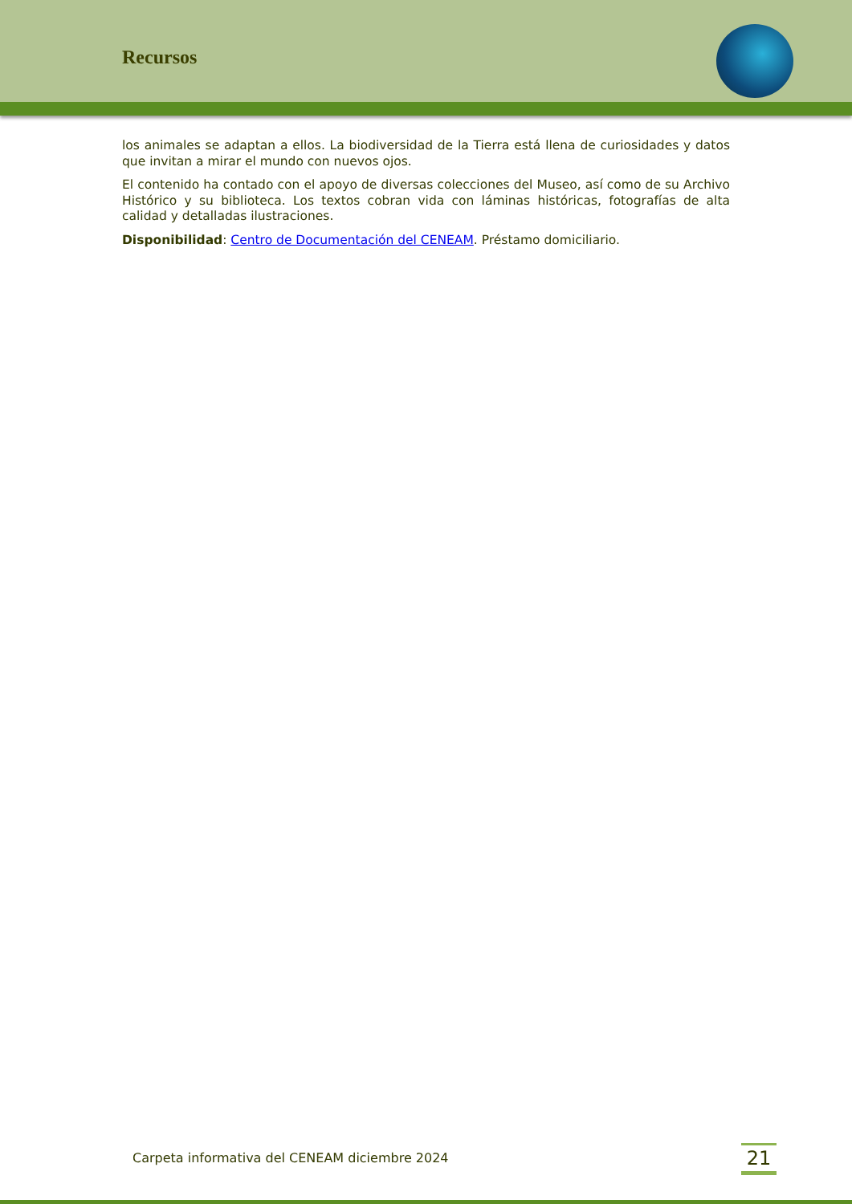Recursos
los animales se adaptan a ellos. La biodiversidad de la Tierra está llena de curiosidades y datos que invitan a mirar el mundo con nuevos ojos.
El contenido ha contado con el apoyo de diversas colecciones del Museo, así como de su Archivo Histórico y su biblioteca. Los textos cobran vida con láminas históricas, fotografías de alta calidad y detalladas ilustraciones.
Disponibilidad: Centro de Documentación del CENEAM. Préstamo domiciliario.
Carpeta informativa del CENEAM diciembre 2024
21